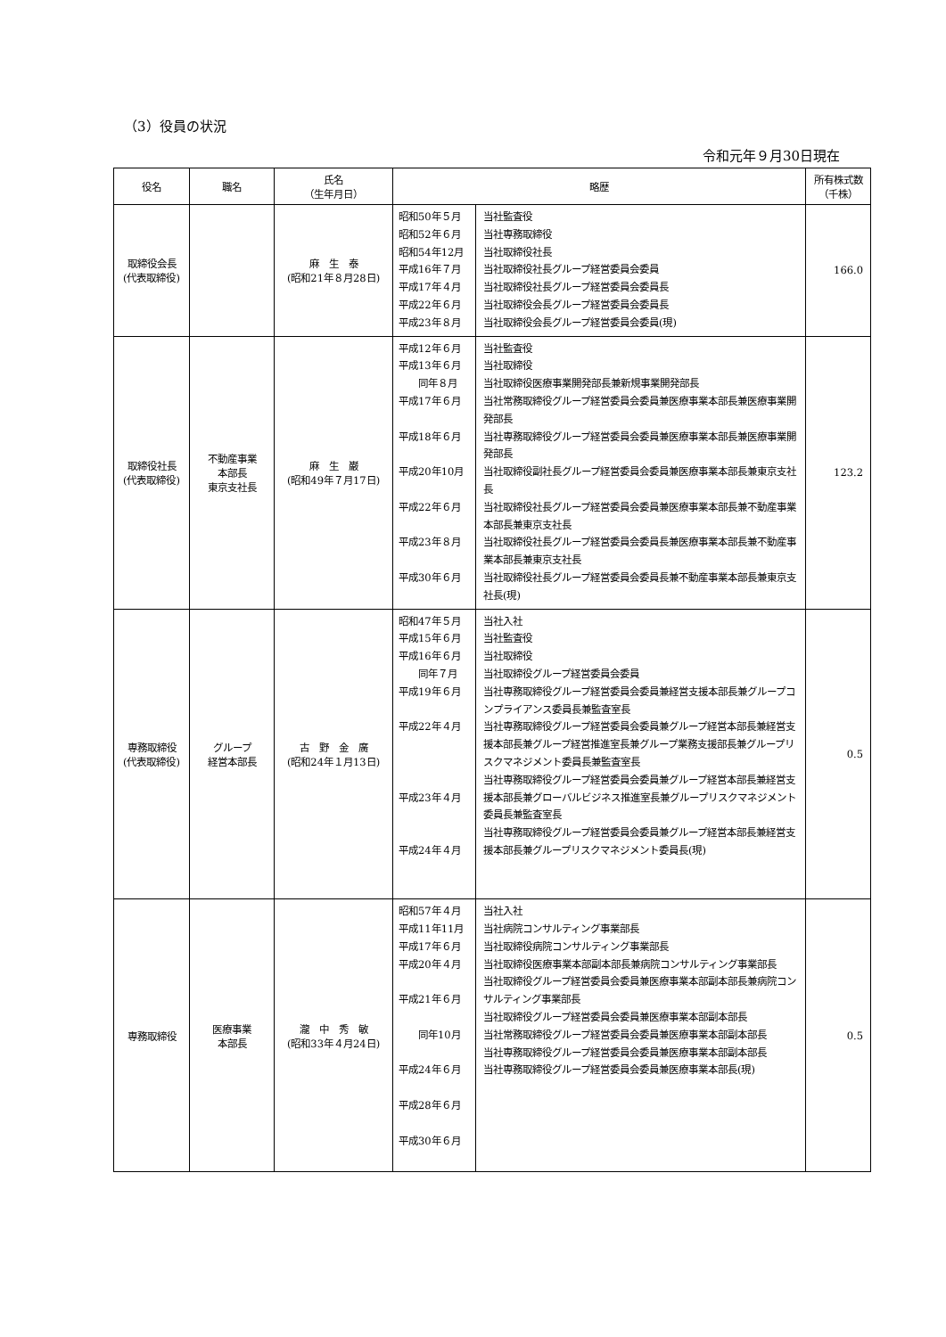（3）役員の状況
令和元年９月30日現在
| 役名 | 職名 | 氏名 （生年月日） | 略歴 | | 所有株式数 （千株） |
| --- | --- | --- | --- | --- | --- |
| 取締役会長 (代表取締役) | | 麻 生 泰 (昭和21年８月28日) | 昭和50年５月 昭和52年６月 昭和54年12月 平成16年７月 平成17年４月 平成22年６月 平成23年８月 | 当社監査役 当社専務取締役 当社取締役社長 当社取締役社長グループ経営委員会委員 当社取締役社長グループ経営委員会委員長 当社取締役会長グループ経営委員会委員長 当社取締役会長グループ経営委員会委員(現) | 166.0 |
| 取締役社長 (代表取締役) | 不動産事業 本部長 東京支社長 | 麻 生 巌 (昭和49年７月17日) | 平成12年６月 平成13年６月 同年８月 平成17年６月 平成18年６月 平成20年10月 平成22年６月 平成23年８月 平成30年６月 | 当社監査役 当社取締役 当社取締役医療事業開発部長兼新規事業開発部長 当社常務取締役グループ経営委員会委員兼医療事業本部長兼医療事業開発部長 当社専務取締役グループ経営委員会委員兼医療事業本部長兼医療事業開発部長 当社取締役副社長グループ経営委員会委員兼医療事業本部長兼東京支社長 当社取締役社長グループ経営委員会委員兼医療事業本部長兼不動産事業本部長兼東京支社長 当社取締役社長グループ経営委員会委員長兼医療事業本部長兼不動産事業本部長兼東京支社長 当社取締役社長グループ経営委員会委員長兼不動産事業本部長兼東京支社長(現) | 123.2 |
| 専務取締役 (代表取締役) | グループ 経営本部長 | 古 野 金 廣 (昭和24年１月13日) | 昭和47年５月 平成15年６月 平成16年６月 同年７月 平成19年６月 平成22年４月 平成23年４月 平成24年４月 | 当社入社 当社監査役 当社取締役 当社取締役グループ経営委員会委員 当社専務取締役グループ経営委員会委員兼経営支援本部長兼グループコンプライアンス委員長兼監査室長 当社専務取締役グループ経営委員会委員兼グループ経営本部長兼経営支援本部長兼グループ経営推進室長兼グループ業務支援部長兼グループリスクマネジメント委員長兼監査室長 当社専務取締役グループ経営委員会委員兼グループ経営本部長兼経営支援本部長兼グローバルビジネス推進室長兼グループリスクマネジメント委員長兼監査室長 当社専務取締役グループ経営委員会委員兼グループ経営本部長兼経営支援本部長兼グループリスクマネジメント委員長(現) | 0.5 |
| 専務取締役 | 医療事業 本部長 | 瀧 中 秀 敏 (昭和33年４月24日) | 昭和57年４月 平成11年11月 平成17年６月 平成20年４月 平成21年６月 同年10月 平成24年６月 平成28年６月 平成30年６月 | 当社入社 当社病院コンサルティング事業部長 当社取締役病院コンサルティング事業部長 当社取締役医療事業本部副本部長兼病院コンサルティング事業部長 当社取締役グループ経営委員会委員兼医療事業本部副本部長兼病院コンサルティング事業部長 当社取締役グループ経営委員会委員兼医療事業本部副本部長 当社常務取締役グループ経営委員会委員兼医療事業本部副本部長 当社専務取締役グループ経営委員会委員兼医療事業本部副本部長 当社専務取締役グループ経営委員会委員兼医療事業本部長(現) | 0.5 |